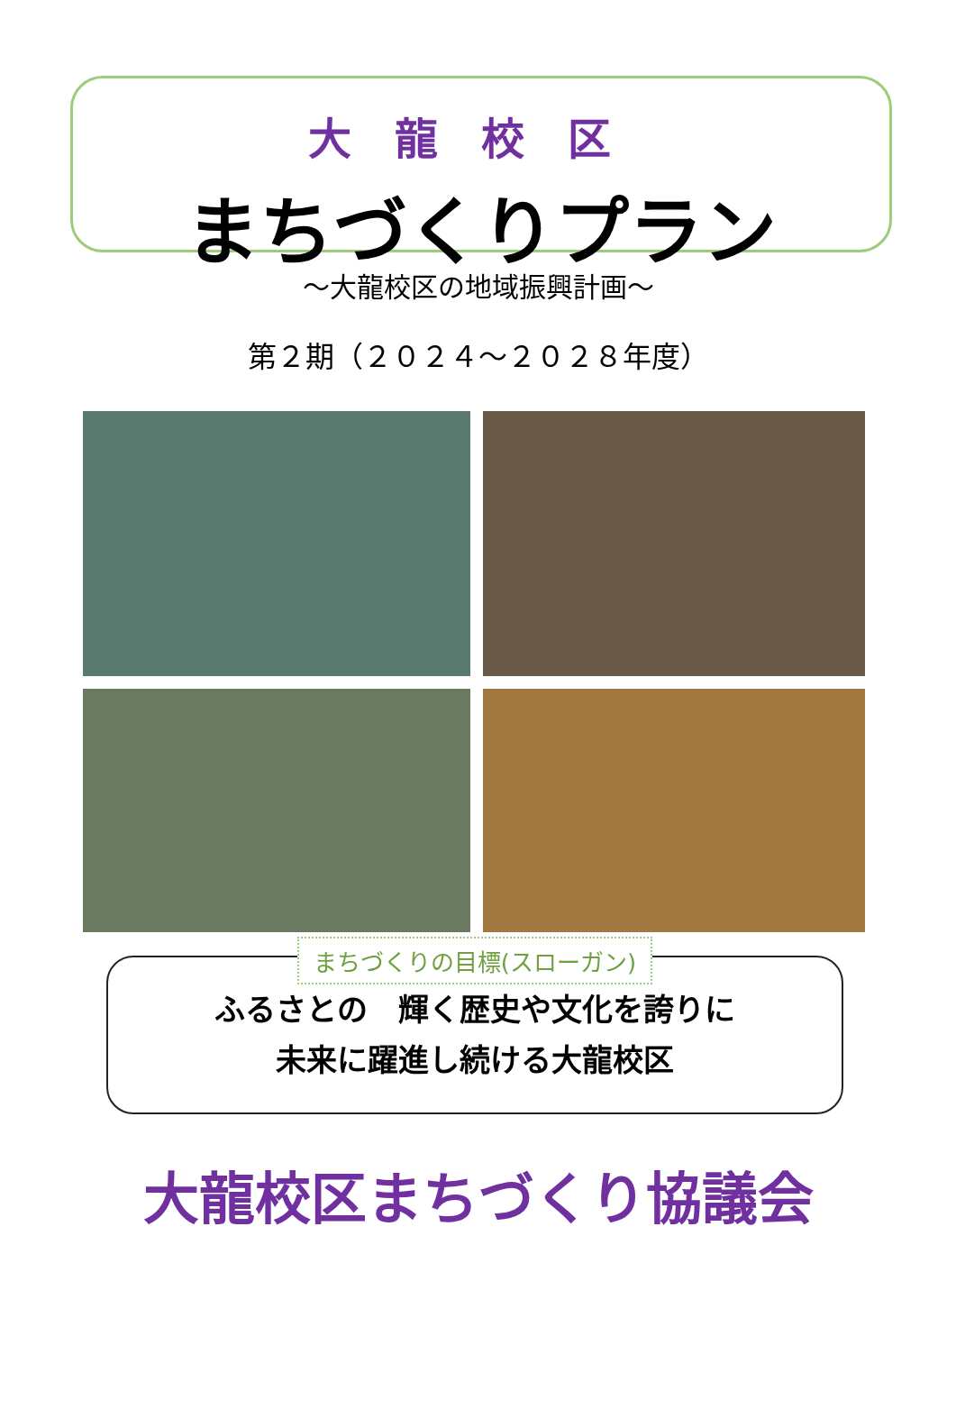大龍校区
まちづくりプラン
～大龍校区の地域振興計画～
第２期（２０２４～２０２８年度）
まちづくりの目標(スローガン)
ふるさとの　輝く歴史や文化を誇りに
未来に躍進し続ける大龍校区
大龍校区まちづくり協議会